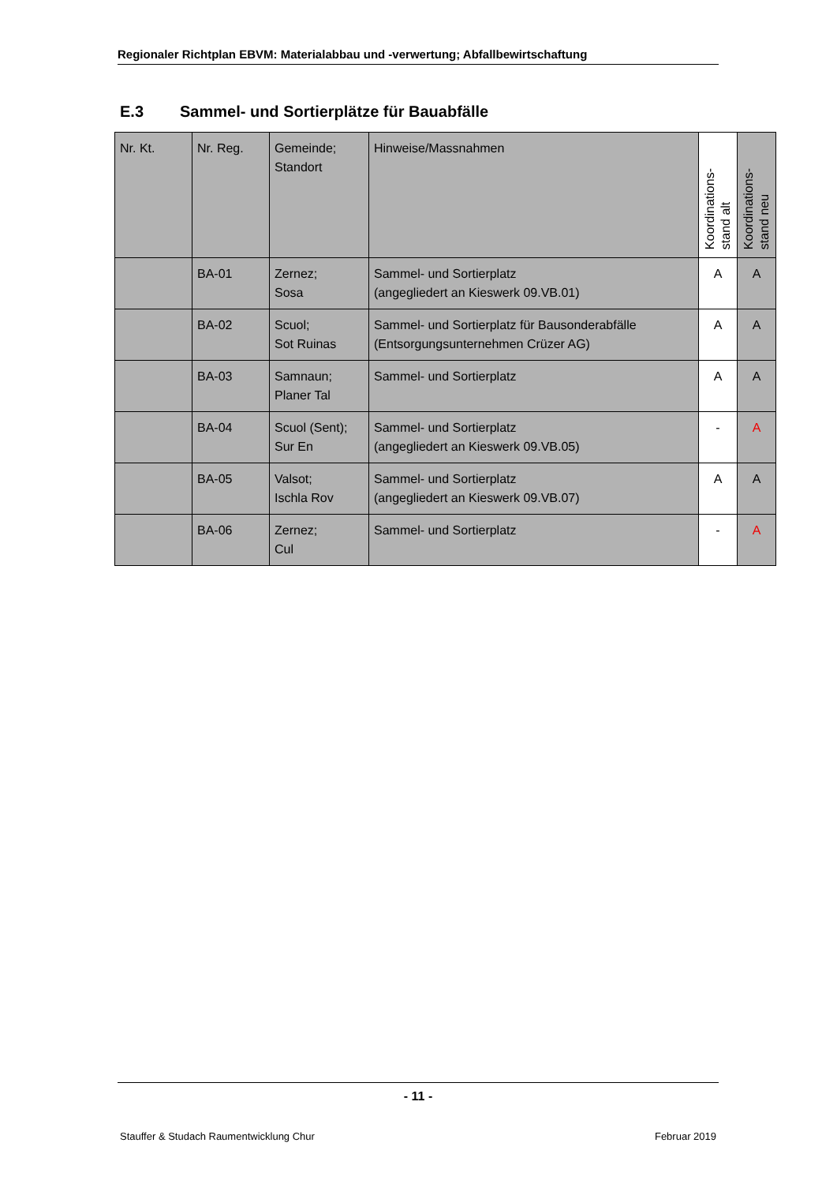Regionaler Richtplan EBVM: Materialabbau und -verwertung; Abfallbewirtschaftung
E.3 Sammel- und Sortierplätze für Bauabfälle
| Nr. Kt. | Nr. Reg. | Gemeinde; Standort | Hinweise/Massnahmen | Koordinations- stand alt | Koordinations- stand neu |
| --- | --- | --- | --- | --- | --- |
| | BA-01 | Zernez; Sosa | Sammel- und Sortierplatz (angegliedert an Kieswerk 09.VB.01) | A | A |
| | BA-02 | Scuol; Sot Ruinas | Sammel- und Sortierplatz für Bausonderabfälle (Entsorgungsunternehmen Crüzer AG) | A | A |
| | BA-03 | Samnaun; Planer Tal | Sammel- und Sortierplatz | A | A |
| | BA-04 | Scuol (Sent); Sur En | Sammel- und Sortierplatz (angegliedert an Kieswerk 09.VB.05) | - | A |
| | BA-05 | Valsot; Ischla Rov | Sammel- und Sortierplatz (angegliedert an Kieswerk 09.VB.07) | A | A |
| | BA-06 | Zernez; Cul | Sammel- und Sortierplatz | - | A |
- 11 -
Stauffer & Studach Raumentwicklung Chur Februar 2019